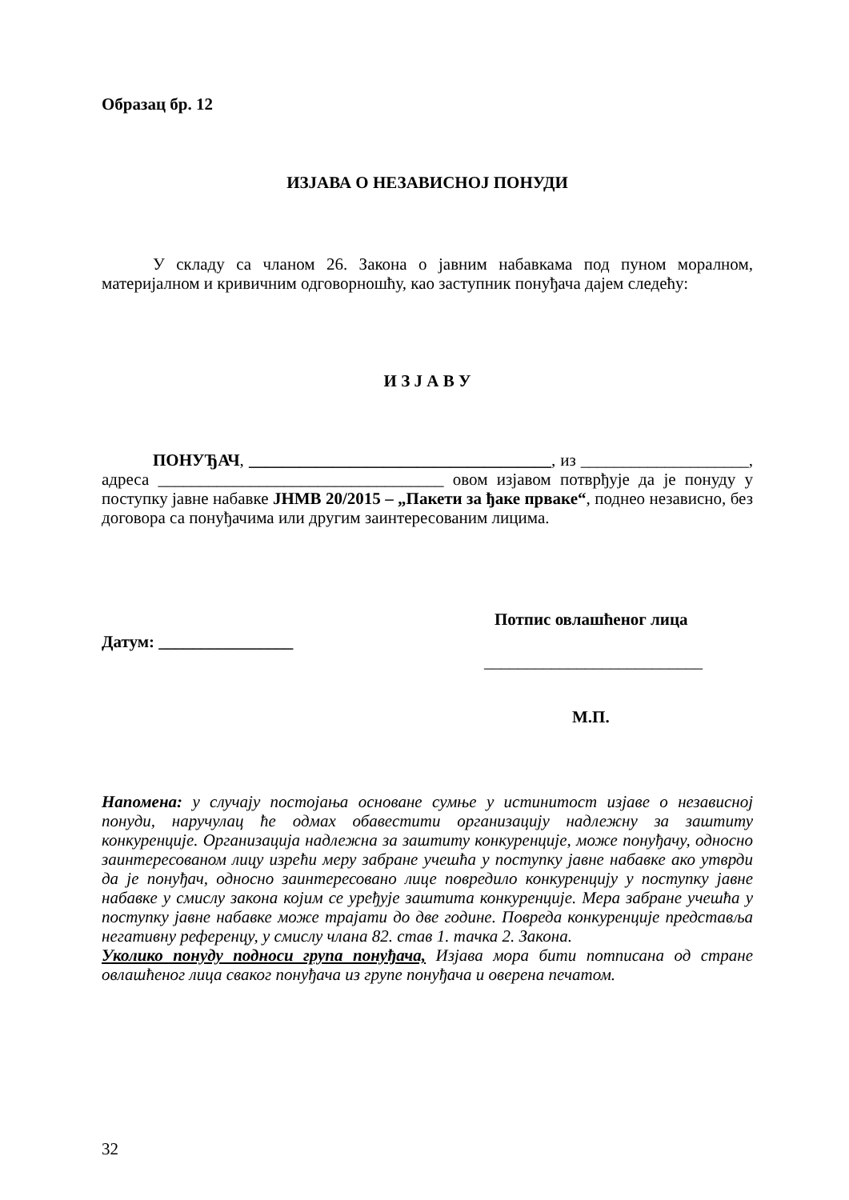Образац бр. 12
ИЗЈАВА О НЕЗАВИСНОЈ ПОНУДИ
У складу са чланом 26. Закона о јавним набавкама под пуном моралном, материјалном и кривичним одговорношћу, као заступник понуђача дајем следећу:
И З Ј А В У
ПОНУЂАЧ, ____________________________________, из ____________________, адреса __________________________________ овом изјавом потврђује да је понуду у поступку јавне набавке ЈНМВ 20/2015 – „Пакети за ђаке прваке“, поднео независно, без договора са понуђачима или другим заинтересованим лицима.
Потпис овлашћеног лица
Датум: ________________
__________________________
М.П.
Напомена: у случају постојања основане сумње у истинитост изјаве о независној понуди, наручулац ће одмах обавестити организацију надлежну за заштиту конкуренције. Организација надлежна за заштиту конкуренције, може понуђачу, односно заинтересованом лицу изрећи меру забране учешћа у поступку јавне набавке ако утврди да је понуђач, односно заинтересовано лице повредило конкуренцију у поступку јавне набавке у смислу закона којим се уређује заштита конкуренције. Мера забране учешћа у поступку јавне набавке може трајати до две године. Повреда конкуренције представља негативну референцу, у смислу члана 82. став 1. тачка 2. Закона.
Уколико понуду подноси група понуђача, Изјава мора бити потписана од стране овлашћеног лица сваког понуђача из групе понуђача и оверена печатом.
32